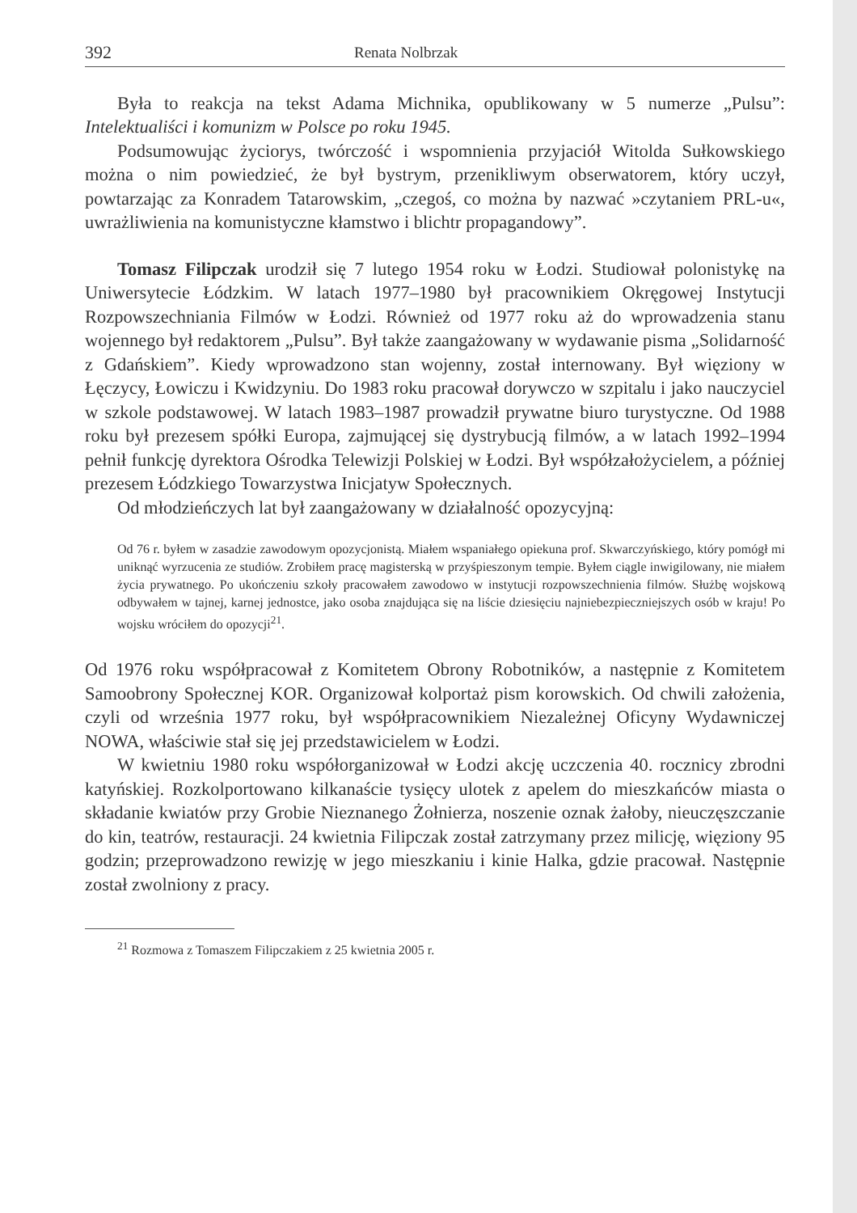392 Renata Nolbrzak
Była to reakcja na tekst Adama Michnika, opublikowany w 5 numerze „Pulsu”: Intelektualiści i komunizm w Polsce po roku 1945.
Podsumowując życiorys, twórczość i wspomnienia przyjaciół Witolda Sułkowskiego można o nim powiedzieć, że był bystrym, przenikliwym obserwatorem, który uczył, powtarzając za Konradem Tatarowskim, „czegoś, co można by nazwać »czytaniem PRL-u«, uwrażliwienia na komunistyczne kłamstwo i blichtr propagandowy”.
Tomasz Filipczak urodził się 7 lutego 1954 roku w Łodzi. Studiował polonistykę na Uniwersytecie Łódzkim. W latach 1977–1980 był pracownikiem Okręgowej Instytucji Rozpowszechniania Filmów w Łodzi. Również od 1977 roku aż do wprowadzenia stanu wojennego był redaktorem „Pulsu”. Był także zaangażowany w wydawanie pisma „Solidarność z Gdańskiem”. Kiedy wprowadzono stan wojenny, został internowany. Był więziony w Łęczycy, Łowiczu i Kwidzyniu. Do 1983 roku pracował dorywczo w szpitalu i jako nauczyciel w szkole podstawowej. W latach 1983–1987 prowadził prywatne biuro turystyczne. Od 1988 roku był prezesem spółki Europa, zajmującej się dystrybucją filmów, a w latach 1992–1994 pełnił funkcję dyrektora Ośrodka Telewizji Polskiej w Łodzi. Był współzałożycielem, a później prezesem Łódzkiego Towarzystwa Inicjatyw Społecznych.
Od młodzieńczych lat był zaangażowany w działalność opozycyjną:
Od 76 r. byłem w zasadzie zawodowym opozycjonistą. Miałem wspaniałego opiekuna prof. Skwarczyńskiego, który pomógł mi uniknąć wyrzucenia ze studiów. Zrobiłem pracę magisterską w przyśpieszonym tempie. Byłem ciągle inwigilowany, nie miałem życia prywatnego. Po ukończeniu szkoły pracowałem zawodowo w instytucji rozpowszechnienia filmów. Służbę wojskową odbywałem w tajnej, karnej jednostce, jako osoba znajdująca się na liście dziesięciu najniebezpieczniejszych osób w kraju! Po wojsku wróciłem do opozycji<sup>21</sup>.
Od 1976 roku współpracował z Komitetem Obrony Robotników, a następnie z Komitetem Samoobrony Społecznej KOR. Organizował kolportaż pism korowskich. Od chwili założenia, czyli od września 1977 roku, był współpracownikiem Niezależnej Oficyny Wydawniczej NOWA, właściwie stał się jej przedstawicielem w Łodzi.
W kwietniu 1980 roku współorganizował w Łodzi akcję uczczenia 40. rocznicy zbrodni katyńskiej. Rozkolportowano kilkanaście tysięcy ulotek z apelem do mieszkańców miasta o składanie kwiatów przy Grobie Nieznanego Żołnierza, noszenie oznak żałoby, nieuczęszczanie do kin, teatrów, restauracji. 24 kwietnia Filipczak został zatrzymany przez milicję, więziony 95 godzin; przeprowadzono rewizję w jego mieszkaniu i kinie Halka, gdzie pracował. Następnie został zwolniony z pracy.
<sup>21</sup> Rozmowa z Tomaszem Filipczakiem z 25 kwietnia 2005 r.